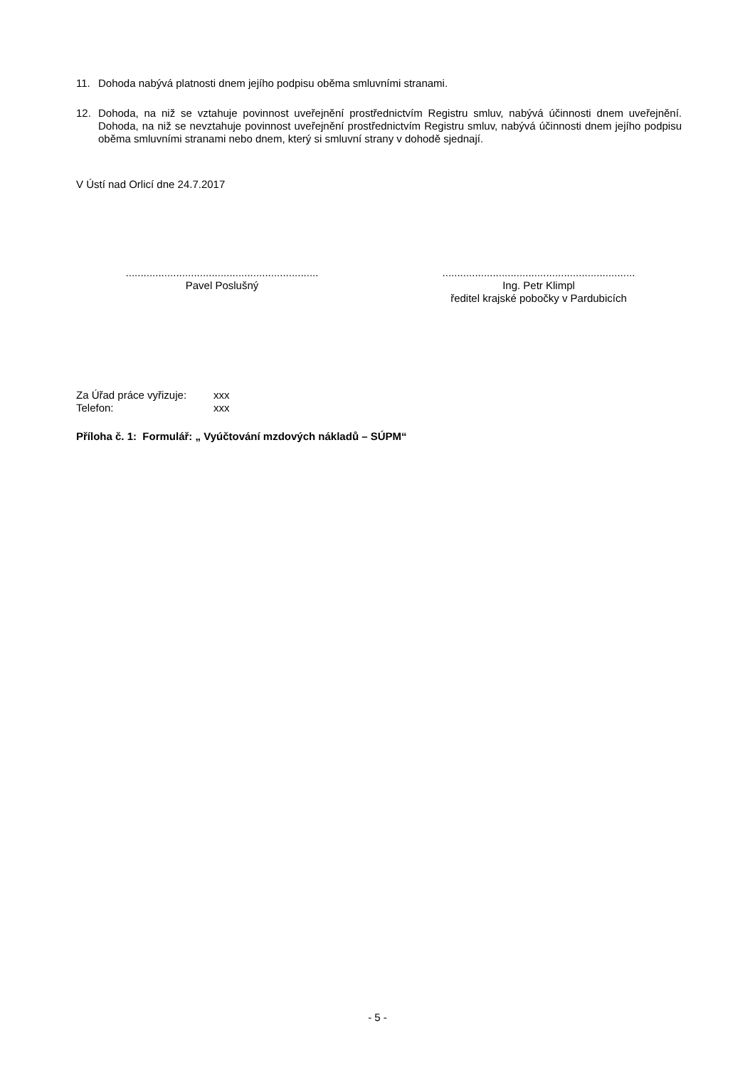11. Dohoda nabývá platnosti dnem jejího podpisu oběma smluvními stranami.
12. Dohoda, na niž se vztahuje povinnost uveřejnění prostřednictvím Registru smluv, nabývá účinnosti dnem uveřejnění. Dohoda, na niž se nevztahuje povinnost uveřejnění prostřednictvím Registru smluv, nabývá účinnosti dnem jejího podpisu oběma smluvními stranami nebo dnem, který si smluvní strany v dohodě sjednají.
V Ústí nad Orlicí dne 24.7.2017
.................................................................
Pavel Poslušný
.................................................................
Ing. Petr Klimpl
ředitel krajské pobočky v Pardubicích
| Za Úřad práce vyřizuje: | xxx |
| Telefon: | xxx |
Příloha č. 1: Formulář: „ Vyúčtování mzdových nákladů – SÚPM“
- 5 -